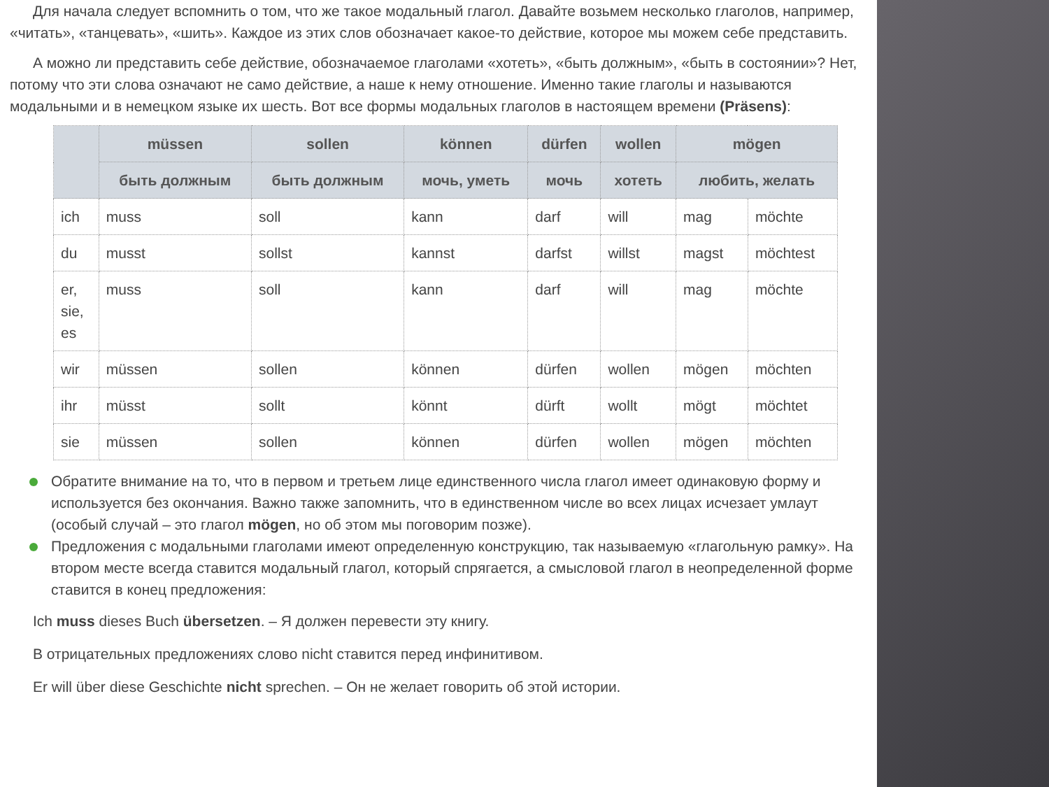Для начала следует вспомнить о том, что же такое модальный глагол. Давайте возьмем несколько глаголов, например, «читать», «танцевать», «шить». Каждое из этих слов обозначает какое-то действие, которое мы можем себе представить.
А можно ли представить себе действие, обозначаемое глаголами «хотеть», «быть должным», «быть в состоянии»? Нет, потому что эти слова означают не само действие, а наше к нему отношение. Именно такие глаголы и называются модальными и в немецком языке их шесть. Вот все формы модальных глаголов в настоящем времени (Präsens):
| | müssen | sollen | können | dürfen | wollen | mögen | |
| --- | --- | --- | --- | --- | --- | --- | --- |
| | быть должным | быть должным | мочь, уметь | мочь | хотеть | любить, желать | |
| ich | muss | soll | kann | darf | will | mag | möchte |
| du | musst | sollst | kannst | darfst | willst | magst | möchtest |
| er, sie, es | muss | soll | kann | darf | will | mag | möchte |
| wir | müssen | sollen | können | dürfen | wollen | mögen | möchten |
| ihr | müsst | sollt | könnt | dürft | wollt | mögt | möchtet |
| sie | müssen | sollen | können | dürfen | wollen | mögen | möchten |
Обратите внимание на то, что в первом и третьем лице единственного числа глагол имеет одинаковую форму и используется без окончания. Важно также запомнить, что в единственном числе во всех лицах исчезает умлаут (особый случай – это глагол mögen, но об этом мы поговорим позже).
Предложения с модальными глаголами имеют определенную конструкцию, так называемую «глагольную рамку». На втором месте всегда ставится модальный глагол, который спрягается, а смысловой глагол в неопределенной форме ставится в конец предложения:
Ich muss dieses Buch übersetzen. – Я должен перевести эту книгу.
В отрицательных предложениях слово nicht ставится перед инфинитивом.
Er will über diese Geschichte nicht sprechen. – Он не желает говорить об этой истории.